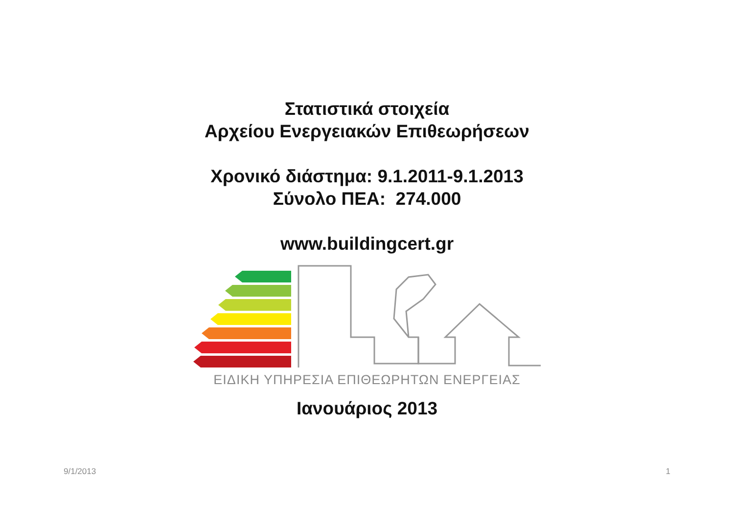Στατιστικά στοιχεία
Αρχείου Ενεργειακών Επιθεωρήσεων
Χρονικό διάστημα: 9.1.2011-9.1.2013
Σύνολο ΠΕΑ: 274.000
www.buildingcert.gr
ΕΙΔΙΚΗ ΥΠΗΡΕΣΙΑ ΕΠΙΘΕΩΡΗΤΩΝ ΕΝΕΡΓΕΙΑΣ
Ιανουάριος 2013
9/1/2013 1